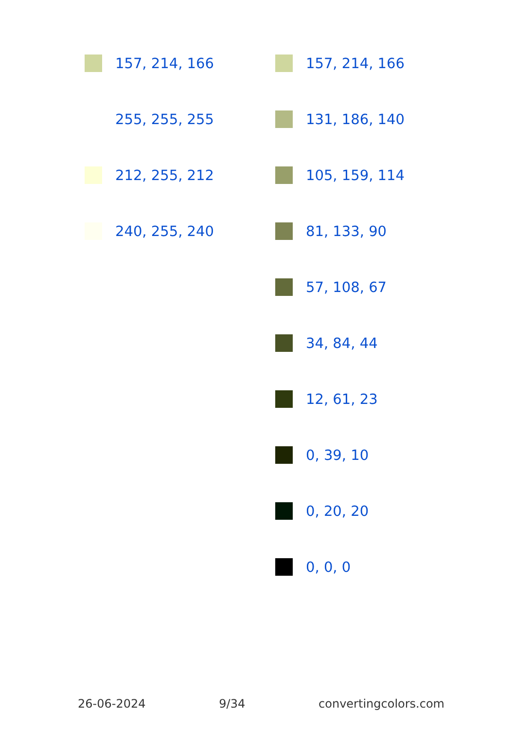157, 214, 166
255, 255, 255
212, 255, 212
240, 255, 240
157, 214, 166
131, 186, 140
105, 159, 114
81, 133, 90
57, 108, 67
34, 84, 44
12, 61, 23
0, 39, 10
0, 20, 20
0, 0, 0
26-06-2024 9/34 convertingcolors.com